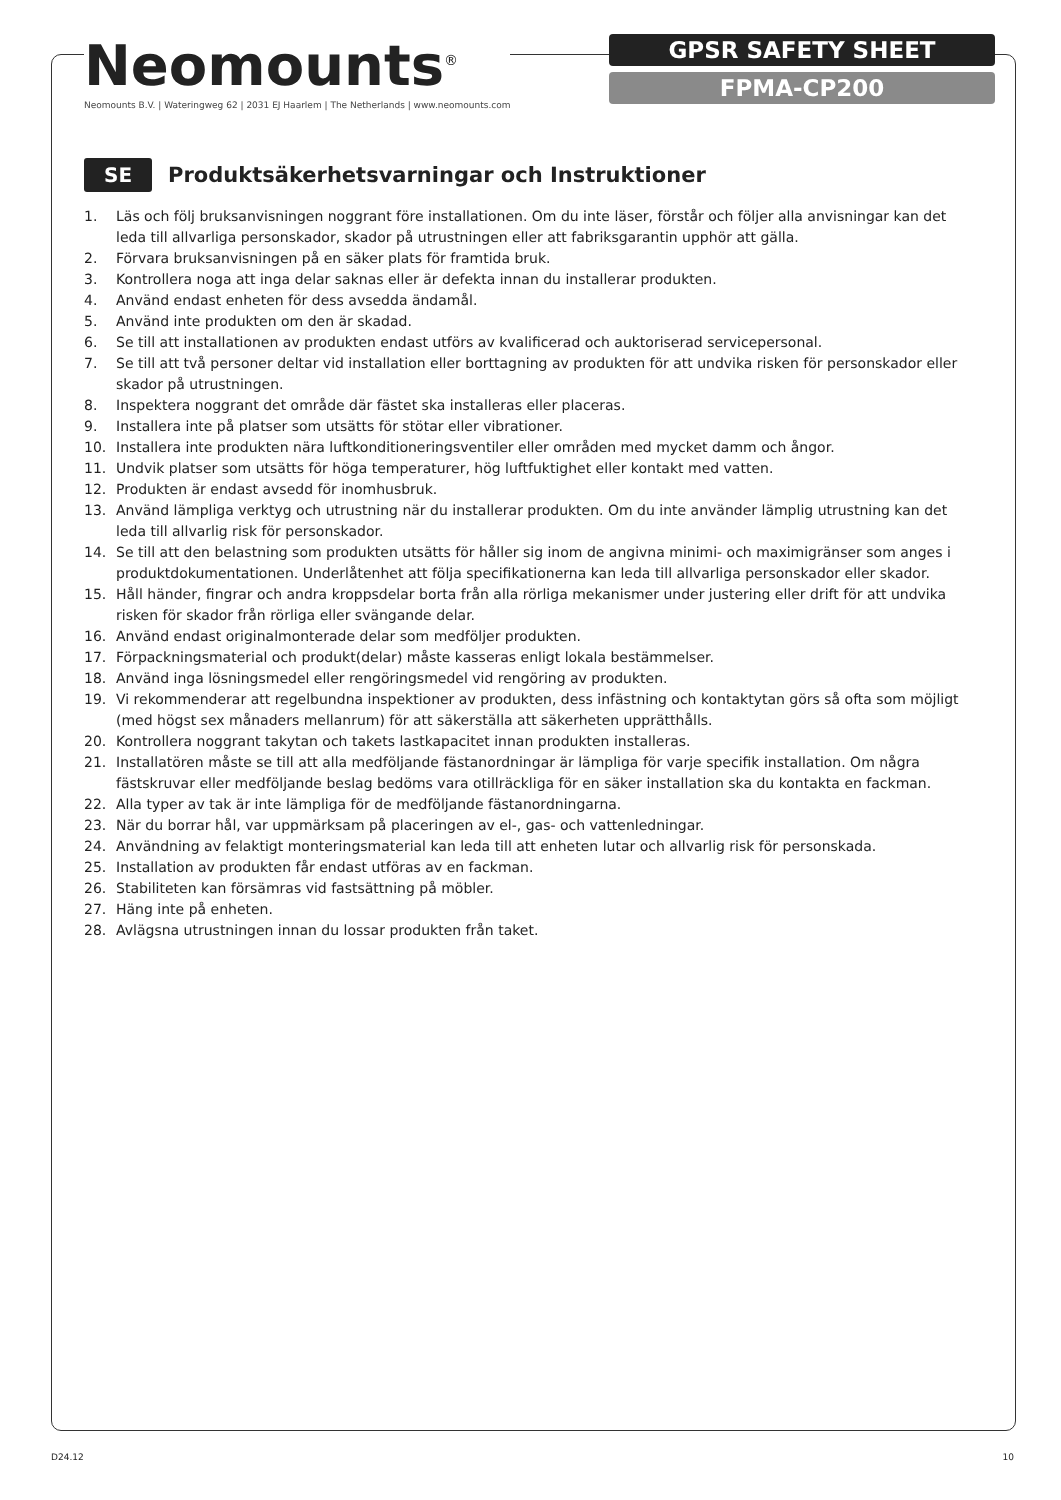Neomounts<sup>®</sup>
Neomounts B.V. | Wateringweg 62 | 2031 EJ Haarlem | The Netherlands | www.neomounts.com
GPSR SAFETY SHEET
FPMA-CP200
SE
Produktsäkerhetsvarningar och Instruktioner
1. Läs och följ bruksanvisningen noggrant före installationen. Om du inte läser, förstår och följer alla anvisningar kan det leda till allvarliga personskador, skador på utrustningen eller att fabriksgarantin upphör att gälla.
2. Förvara bruksanvisningen på en säker plats för framtida bruk.
3. Kontrollera noga att inga delar saknas eller är defekta innan du installerar produkten.
4. Använd endast enheten för dess avsedda ändamål.
5. Använd inte produkten om den är skadad.
6. Se till att installationen av produkten endast utförs av kvalificerad och auktoriserad servicepersonal.
7. Se till att två personer deltar vid installation eller borttagning av produkten för att undvika risken för personskador eller skador på utrustningen.
8. Inspektera noggrant det område där fästet ska installeras eller placeras.
9. Installera inte på platser som utsätts för stötar eller vibrationer.
10. Installera inte produkten nära luftkonditioneringsventiler eller områden med mycket damm och ångor.
11. Undvik platser som utsätts för höga temperaturer, hög luftfuktighet eller kontakt med vatten.
12. Produkten är endast avsedd för inomhusbruk.
13. Använd lämpliga verktyg och utrustning när du installerar produkten. Om du inte använder lämplig utrustning kan det leda till allvarlig risk för personskador.
14. Se till att den belastning som produkten utsätts för håller sig inom de angivna minimi- och maximigränser som anges i produktdokumentationen. Underlåtenhet att följa specifikationerna kan leda till allvarliga personskador eller skador.
15. Håll händer, fingrar och andra kroppsdelar borta från alla rörliga mekanismer under justering eller drift för att undvika risken för skador från rörliga eller svängande delar.
16. Använd endast originalmonterade delar som medföljer produkten.
17. Förpackningsmaterial och produkt(delar) måste kasseras enligt lokala bestämmelser.
18. Använd inga lösningsmedel eller rengöringsmedel vid rengöring av produkten.
19. Vi rekommenderar att regelbundna inspektioner av produkten, dess infästning och kontaktytan görs så ofta som möjligt (med högst sex månaders mellanrum) för att säkerställa att säkerheten upprätthålls.
20. Kontrollera noggrant takytan och takets lastkapacitet innan produkten installeras.
21. Installatören måste se till att alla medföljande fästanordningar är lämpliga för varje specifik installation. Om några fästskruvar eller medföljande beslag bedöms vara otillräckliga för en säker installation ska du kontakta en fackman.
22. Alla typer av tak är inte lämpliga för de medföljande fästanordningarna.
23. När du borrar hål, var uppmärksam på placeringen av el-, gas- och vattenledningar.
24. Användning av felaktigt monteringsmaterial kan leda till att enheten lutar och allvarlig risk för personskada.
25. Installation av produkten får endast utföras av en fackman.
26. Stabiliteten kan försämras vid fastsättning på möbler.
27. Häng inte på enheten.
28. Avlägsna utrustningen innan du lossar produkten från taket.
D24.12 10